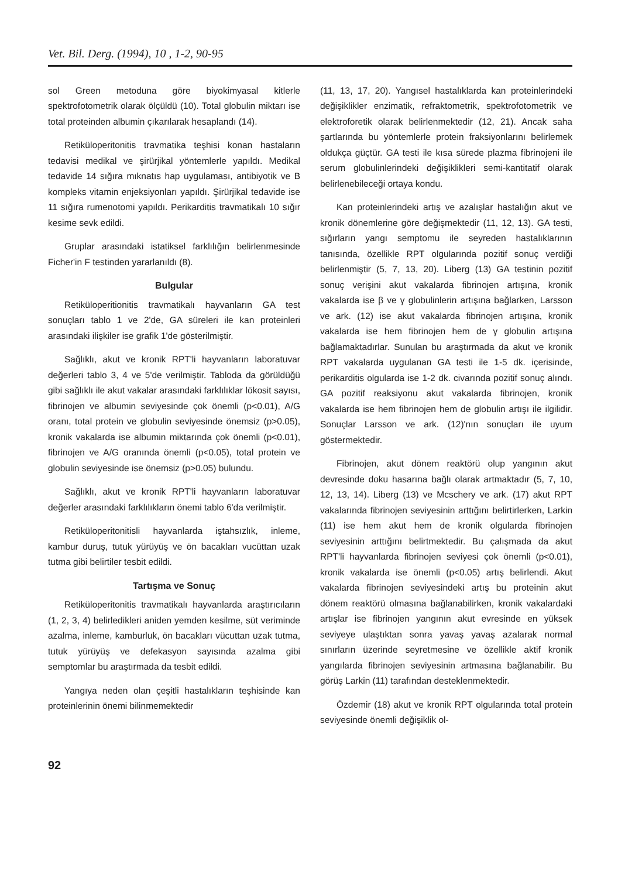Vet. Bil. Derg. (1994), 10 , 1-2, 90-95
sol Green metoduna göre biyokimyasal kitlerle spektrofotometrik olarak ölçüldü (10). Total globulin miktarı ise total proteinden albumin çıkarılarak hesaplandı (14).
Retiküloperitonitis travmatika teşhisi konan hastaların tedavisi medikal ve şirürjikal yöntemlerle yapıldı. Medikal tedavide 14 sığıra mıknatıs hap uygulaması, antibiyotik ve B kompleks vitamin enjeksiyonları yapıldı. Şirürjikal tedavide ise 11 sığıra rumenotomi yapıldı. Perikarditis travmatikalı 10 sığır kesime sevk edildi.
Gruplar arasındaki istatiksel farklılığın belirlenmesinde Ficher'in F testinden yararlanıldı (8).
Bulgular
Retiküloperitionitis travmatikalı hayvanların GA test sonuçları tablo 1 ve 2'de, GA süreleri ile kan proteinleri arasındaki ilişkiler ise grafik 1'de gösterilmiştir.
Sağlıklı, akut ve kronik RPT'li hayvanların laboratuvar değerleri tablo 3, 4 ve 5'de verilmiştir. Tabloda da görüldüğü gibi sağlıklı ile akut vakalar arasındaki farklılıklar lökosit sayısı, fibrinojen ve albumin seviyesinde çok önemli (p<0.01), A/G oranı, total protein ve globulin seviyesinde önemsiz (p>0.05), kronik vakalarda ise albumin miktarında çok önemli (p<0.01), fibrinojen ve A/G oranında önemli (p<0.05), total protein ve globulin seviyesinde ise önemsiz (p>0.05) bulundu.
Sağlıklı, akut ve kronik RPT'li hayvanların laboratuvar değerler arasındaki farklılıkların önemi tablo 6'da verilmiştir.
Retiküloperitonitisli hayvanlarda iştahsızlık, inleme, kambur duruş, tutuk yürüyüş ve ön bacakları vucüttan uzak tutma gibi belirtiler tesbit edildi.
Tartışma ve Sonuç
Retiküloperitonitis travmatikalı hayvanlarda araştırıcıların (1, 2, 3, 4) belirledikleri aniden yemden kesilme, süt veriminde azalma, inleme, kamburluk, ön bacakları vücuttan uzak tutma, tutuk yürüyüş ve defekasyon sayısında azalma gibi semptomlar bu araştırmada da tesbit edildi.
Yangıya neden olan çeşitli hastalıkların teşhisinde kan proteinlerinin önemi bilinmemektedir
(11, 13, 17, 20). Yangısel hastalıklarda kan proteinlerindeki değişiklikler enzimatik, refraktometrik, spektrofotometrik ve elektroforetik olarak belirlenmektedir (12, 21). Ancak saha şartlarında bu yöntemlerle protein fraksiyonlarını belirlemek oldukça güçtür. GA testi ile kısa sürede plazma fibrinojeni ile serum globulinlerindeki değişiklikleri semi-kantitatif olarak belirlenebileceği ortaya kondu.
Kan proteinlerindeki artış ve azalışlar hastalığın akut ve kronik dönemlerine göre değişmektedir (11, 12, 13). GA testi, sığırların yangı semptomu ile seyreden hastalıklarının tanısında, özellikle RPT olgularında pozitif sonuç verdiği belirlenmiştir (5, 7, 13, 20). Liberg (13) GA testinin pozitif sonuç verişini akut vakalarda fibrinojen artışına, kronik vakalarda ise β ve γ globulinlerin artışına bağlarken, Larsson ve ark. (12) ise akut vakalarda fibrinojen artışına, kronik vakalarda ise hem fibrinojen hem de γ globulin artışına bağlamaktadırlar. Sunulan bu araştırmada da akut ve kronik RPT vakalarda uygulanan GA testi ile 1-5 dk. içerisinde, perikarditis olgularda ise 1-2 dk. civarında pozitif sonuç alındı. GA pozitif reaksiyonu akut vakalarda fibrinojen, kronik vakalarda ise hem fibrinojen hem de globulin artışı ile ilgilidir. Sonuçlar Larsson ve ark. (12)'nın sonuçları ile uyum göstermektedir.
Fibrinojen, akut dönem reaktörü olup yangının akut devresinde doku hasarına bağlı olarak artmaktadır (5, 7, 10, 12, 13, 14). Liberg (13) ve Mcschery ve ark. (17) akut RPT vakalarında fibrinojen seviyesinin arttığını belirtirlerken, Larkin (11) ise hem akut hem de kronik olgularda fibrinojen seviyesinin arttığını belirtmektedir. Bu çalışmada da akut RPT'li hayvanlarda fibrinojen seviyesi çok önemli (p<0.01), kronik vakalarda ise önemli (p<0.05) artış belirlendi. Akut vakalarda fibrinojen seviyesindeki artış bu proteinin akut dönem reaktörü olmasına bağlanabilirken, kronik vakalardaki artışlar ise fibrinojen yangının akut evresinde en yüksek seviyeye ulaştıktan sonra yavaş yavaş azalarak normal sınırların üzerinde seyretmesine ve özellikle aktif kronik yangılarda fibrinojen seviyesinin artmasına bağlanabilir. Bu görüş Larkin (11) tarafından desteklenmektedir.
Özdemir (18) akut ve kronik RPT olgularında total protein seviyesinde önemli değişiklik ol-
92